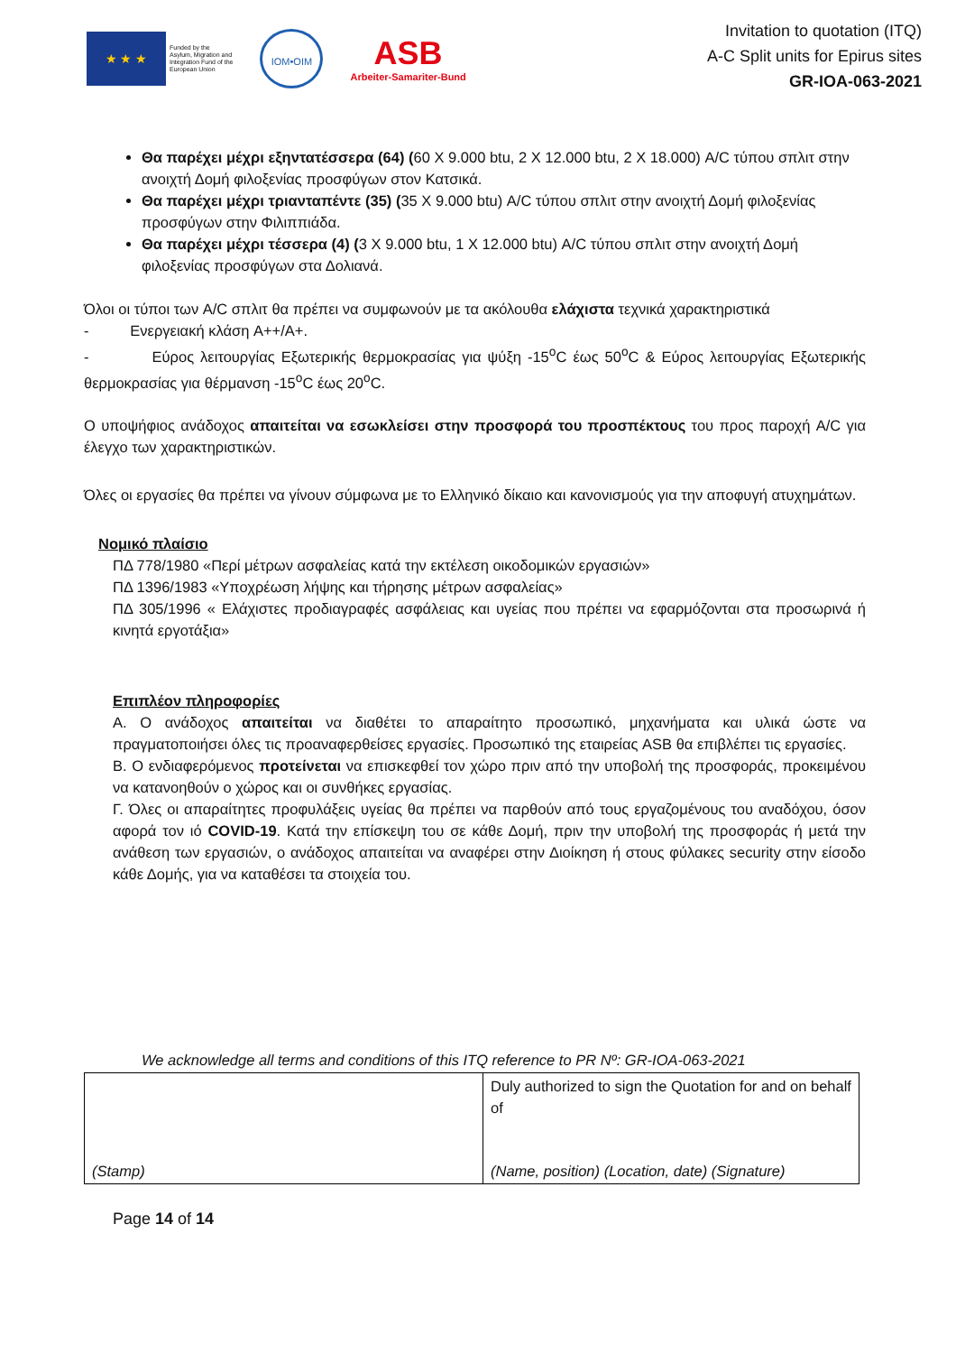★ ★ ★
Funded by the
Asylum, Migration and
Integration Fund of the
European Union
IOM•OIM
ASB
Arbeiter-Samariter-Bund
Invitation to quotation (ITQ)
A-C Split units for Epirus sites
GR-IOA-063-2021
Θα παρέχει μέχρι εξηντατέσσερα (64) (60 X 9.000 btu, 2 X 12.000 btu, 2 X 18.000) A/C τύπου σπλιτ στην ανοιχτή Δομή φιλοξενίας προσφύγων στον Κατσικά.
Θα παρέχει μέχρι τριανταπέντε (35) (35 X 9.000 btu) A/C τύπου σπλιτ στην ανοιχτή Δομή φιλοξενίας προσφύγων στην Φιλιππιάδα.
Θα παρέχει μέχρι τέσσερα (4) (3 X 9.000 btu, 1 X 12.000 btu) A/C τύπου σπλιτ στην ανοιχτή Δομή φιλοξενίας προσφύγων στα Δολιανά.
Όλοι οι τύποι των A/C σπλιτ θα πρέπει να συμφωνούν με τα ακόλουθα ελάχιστα τεχνικά χαρακτηριστικά
- Ενεργειακή κλάση A++/A+.
- Εύρος λειτουργίας Εξωτερικής θερμοκρασίας για ψύξη -15<sup>ο</sup>C έως 50<sup>ο</sup>C & Εύρος λειτουργίας Εξωτερικής θερμοκρασίας για θέρμανση -15<sup>ο</sup>C έως 20<sup>ο</sup>C.
Ο υποψήφιος ανάδοχος απαιτείται να εσωκλείσει στην προσφορά του προσπέκτους του προς παροχή A/C για έλεγχο των χαρακτηριστικών.
Όλες οι εργασίες θα πρέπει να γίνουν σύμφωνα με το Ελληνικό δίκαιο και κανονισμούς για την αποφυγή ατυχημάτων.
Νομικό πλαίσιο
ΠΔ 778/1980 «Περί μέτρων ασφαλείας κατά την εκτέλεση οικοδομικών εργασιών»
ΠΔ 1396/1983 «Υποχρέωση λήψης και τήρησης μέτρων ασφαλείας»
ΠΔ 305/1996 « Ελάχιστες προδιαγραφές ασφάλειας και υγείας που πρέπει να εφαρμόζονται στα προσωρινά ή κινητά εργοτάξια»
Επιπλέον πληροφορίες
Α. Ο ανάδοχος απαιτείται να διαθέτει το απαραίτητο προσωπικό, μηχανήματα και υλικά ώστε να πραγματοποιήσει όλες τις προαναφερθείσες εργασίες. Προσωπικό της εταιρείας ASB θα επιβλέπει τις εργασίες.
Β. Ο ενδιαφερόμενος προτείνεται να επισκεφθεί τον χώρο πριν από την υποβολή της προσφοράς, προκειμένου να κατανοηθούν ο χώρος και οι συνθήκες εργασίας.
Γ. Όλες οι απαραίτητες προφυλάξεις υγείας θα πρέπει να παρθούν από τους εργαζομένους του αναδόχου, όσον αφορά τον ιό COVID-19. Κατά την επίσκεψη του σε κάθε Δομή, πριν την υποβολή της προσφοράς ή μετά την ανάθεση των εργασιών, ο ανάδοχος απαιτείται να αναφέρει στην Διοίκηση ή στους φύλακες security στην είσοδο κάθε Δομής, για να καταθέσει τα στοιχεία του.
We acknowledge all terms and conditions of this ITQ reference to PR Nº: GR-IOA-063-2021
| (Stamp) | Duly authorized to sign the Quotation for and on behalf of (Name, position) (Location, date) (Signature) |
Page 14 of 14